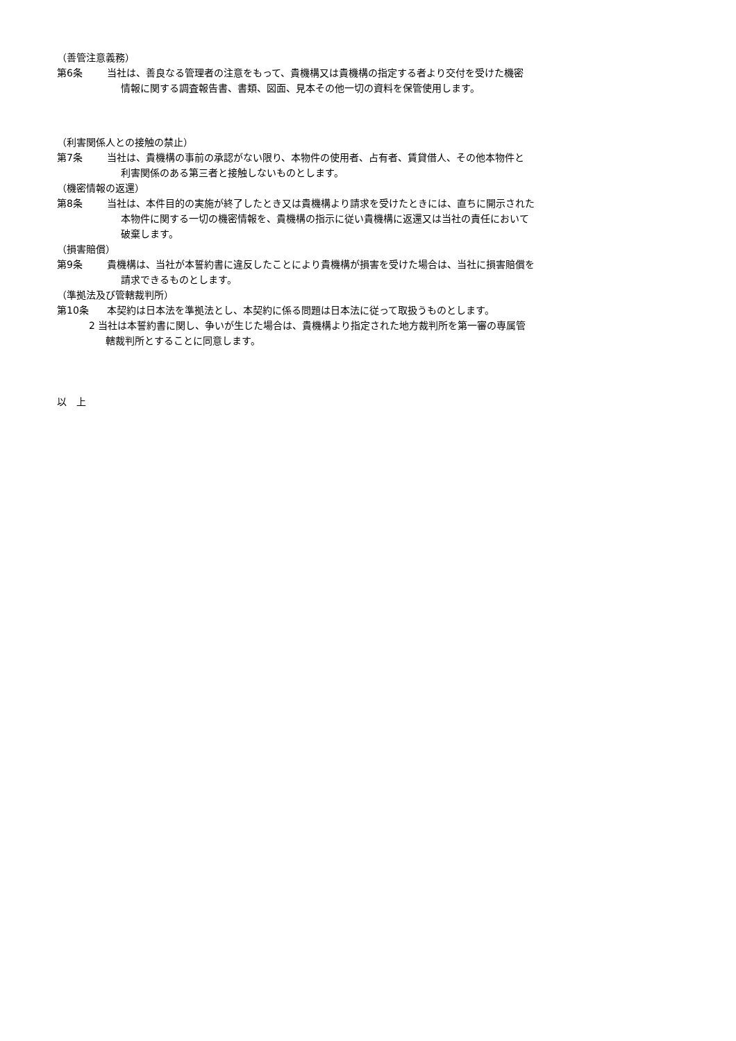（善管注意義務）
第6条 当社は、善良なる管理者の注意をもって、貴機構又は貴機構の指定する者より交付を受けた機密
情報に関する調査報告書、書類、図面、見本その他一切の資料を保管使用します。
（利害関係人との接触の禁止）
第7条 当社は、貴機構の事前の承認がない限り、本物件の使用者、占有者、賃貸借人、その他本物件と
利害関係のある第三者と接触しないものとします。
（機密情報の返還）
第8条 当社は、本件目的の実施が終了したとき又は貴機構より請求を受けたときには、直ちに開示された
本物件に関する一切の機密情報を、貴機構の指示に従い貴機構に返還又は当社の責任において
破棄します。
（損害賠償）
第9条 貴機構は、当社が本誓約書に違反したことにより貴機構が損害を受けた場合は、当社に損害賠償を
請求できるものとします。
（準拠法及び管轄裁判所）
第10条 本契約は日本法を準拠法とし、本契約に係る問題は日本法に従って取扱うものとします。
2 当社は本誓約書に関し、争いが生じた場合は、貴機構より指定された地方裁判所を第一審の専属管
轄裁判所とすることに同意します。
以　上